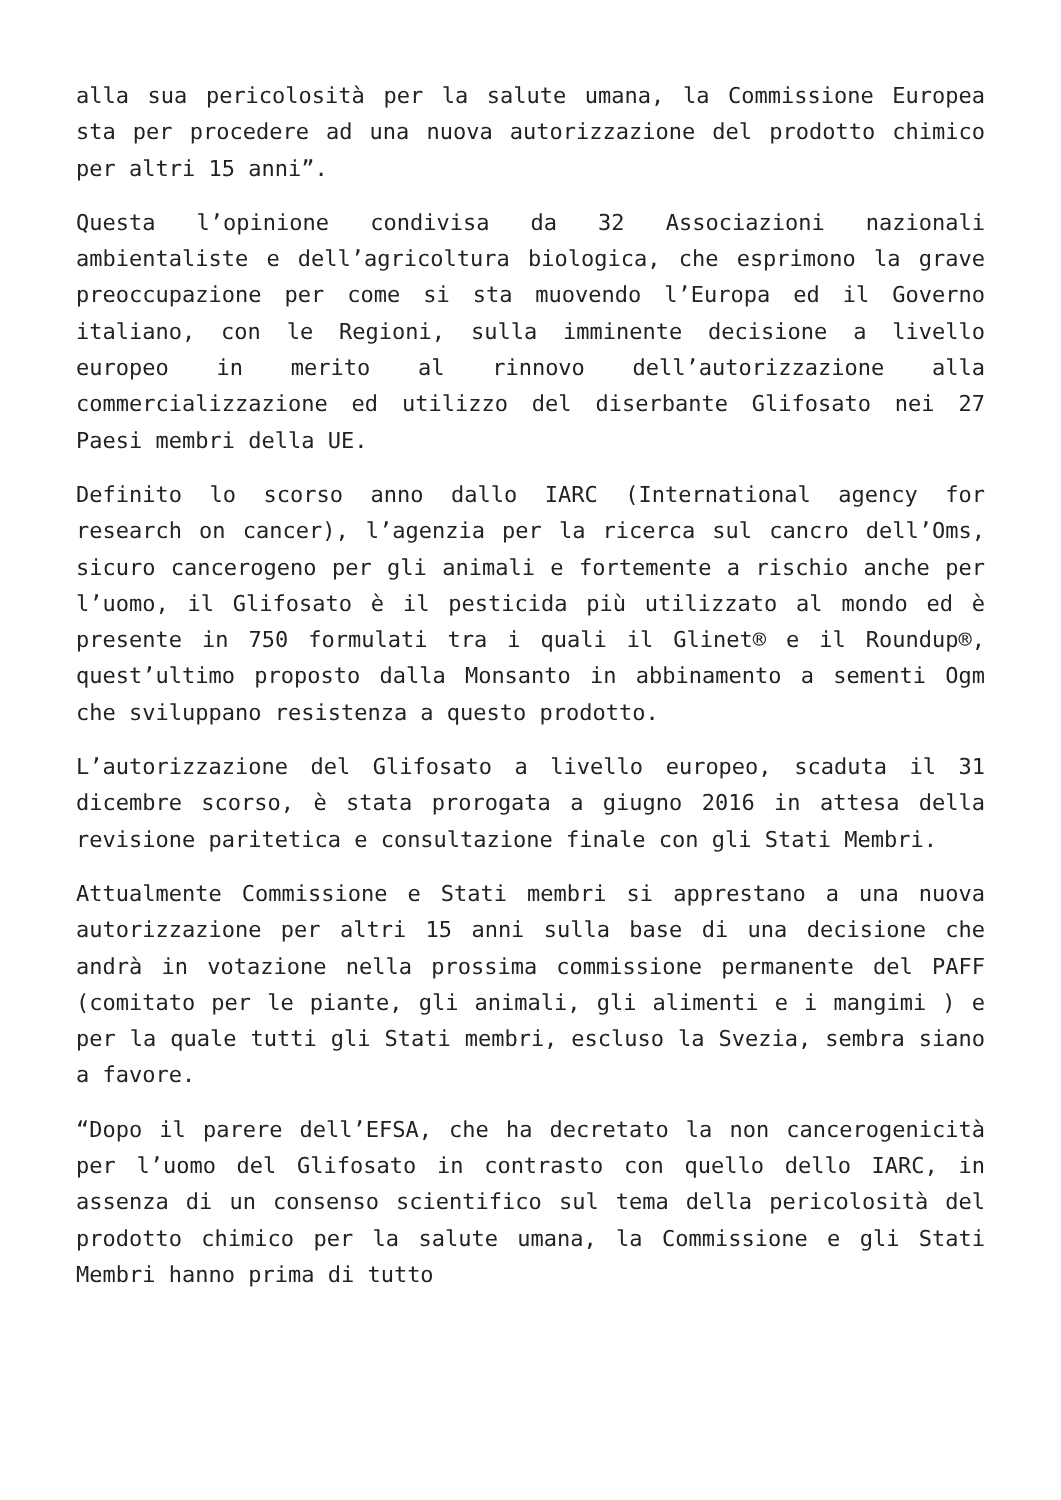alla sua pericolosità per la salute umana, la Commissione Europea sta per procedere ad una nuova autorizzazione del prodotto chimico per altri 15 anni”.
Questa l’opinione condivisa da 32 Associazioni nazionali ambientaliste e dell’agricoltura biologica, che esprimono la grave preoccupazione per come si sta muovendo l’Europa ed il Governo italiano, con le Regioni, sulla imminente decisione a livello europeo in merito al rinnovo dell’autorizzazione alla commercializzazione ed utilizzo del diserbante Glifosato nei 27 Paesi membri della UE.
Definito lo scorso anno dallo IARC (International agency for research on cancer), l’agenzia per la ricerca sul cancro dell’Oms, sicuro cancerogeno per gli animali e fortemente a rischio anche per l’uomo, il Glifosato è il pesticida più utilizzato al mondo ed è presente in 750 formulati tra i quali il Glinet® e il Roundup®, quest’ultimo proposto dalla Monsanto in abbinamento a sementi Ogm che sviluppano resistenza a questo prodotto.
L’autorizzazione del Glifosato a livello europeo, scaduta il 31 dicembre scorso, è stata prorogata a giugno 2016 in attesa della revisione paritetica e consultazione finale con gli Stati Membri.
Attualmente Commissione e Stati membri si apprestano a una nuova autorizzazione per altri 15 anni sulla base di una decisione che andrà in votazione nella prossima commissione permanente del PAFF (comitato per le piante, gli animali, gli alimenti e i mangimi ) e per la quale tutti gli Stati membri, escluso la Svezia, sembra siano a favore.
“Dopo il parere dell’EFSA, che ha decretato la non cancerogenicità per l’uomo del Glifosato in contrasto con quello dello IARC, in assenza di un consenso scientifico sul tema della pericolosità del prodotto chimico per la salute umana, la Commissione e gli Stati Membri hanno prima di tutto